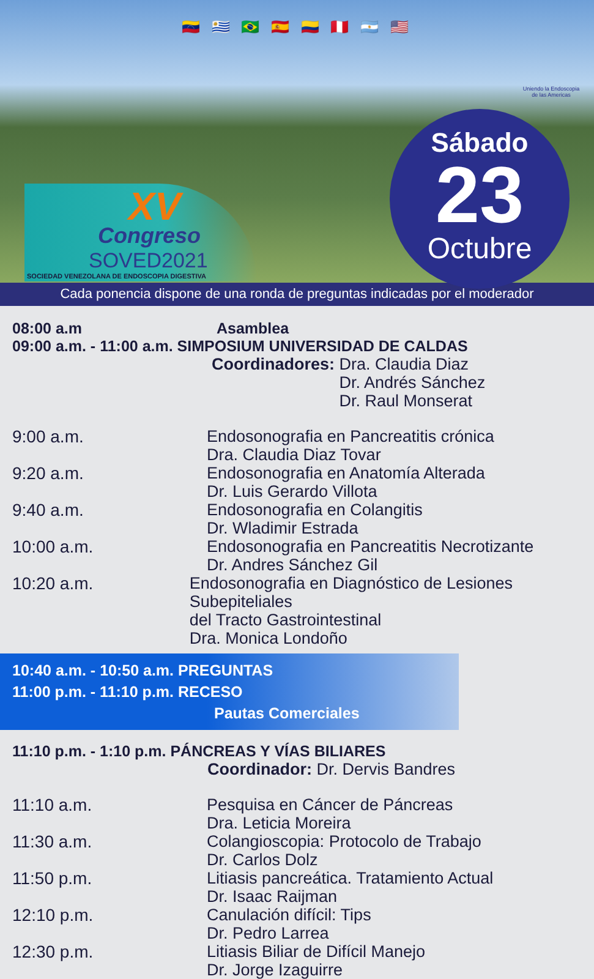🇻🇪 🇺🇾 🇧🇷 🇪🇸 🇨🇴 🇵🇪 🇦🇷 🇺🇸
Uniendo la Endoscopia de las Americas
XV
Congreso
SOVED2021
SOCIEDAD VENEZOLANA DE ENDOSCOPIA DIGESTIVA
Sábado
23
Octubre
Cada ponencia dispone de una ronda de preguntas indicadas por el moderador
08:00 a.m Asamblea
09:00 a.m. - 11:00 a.m. SIMPOSIUM UNIVERSIDAD DE CALDAS
Coordinadores: Dra. Claudia Diaz
Dr. Andrés Sánchez
Dr. Raul Monserat
9:00 a.m.
Endosonografia en Pancreatitis crónica
Dra. Claudia Diaz Tovar
9:20 a.m.
Endosonografia en Anatomía Alterada
Dr. Luis Gerardo Villota
9:40 a.m.
Endosonografia en Colangitis
Dr. Wladimir Estrada
10:00 a.m.
Endosonografia en Pancreatitis Necrotizante
Dr. Andres Sánchez Gil
10:20 a.m.
Endosonografia en Diagnóstico de Lesiones Subepiteliales
del Tracto Gastrointestinal
Dra. Monica Londoño
10:40 a.m. - 10:50 a.m. PREGUNTAS
11:00 p.m. - 11:10 p.m. RECESO
Pautas Comerciales
11:10 p.m. - 1:10 p.m. PÁNCREAS Y VÍAS BILIARES
Coordinador: Dr. Dervis Bandres
11:10 a.m.
Pesquisa en Cáncer de Páncreas
Dra. Leticia Moreira
11:30 a.m.
Colangioscopia: Protocolo de Trabajo
Dr. Carlos Dolz
11:50 p.m.
Litiasis pancreática. Tratamiento Actual
Dr. Isaac Raijman
12:10 p.m.
Canulación difícil: Tips
Dr. Pedro Larrea
12:30 p.m.
Litiasis Biliar de Difícil Manejo
Dr. Jorge Izaguirre